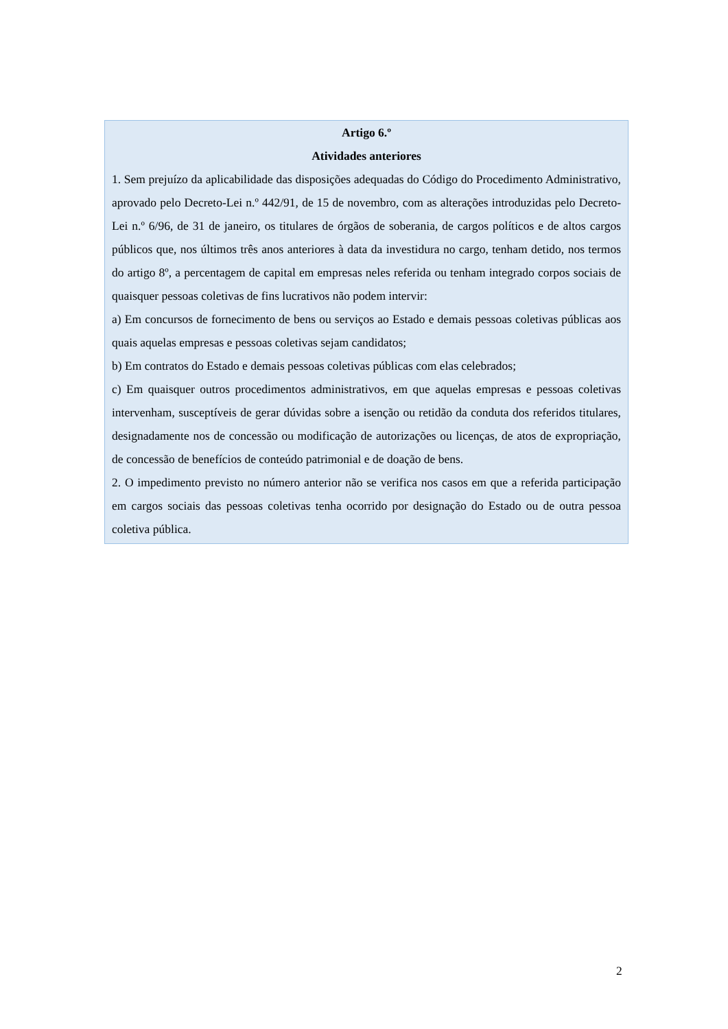Artigo 6.º
Atividades anteriores
1. Sem prejuízo da aplicabilidade das disposições adequadas do Código do Procedimento Administrativo, aprovado pelo Decreto-Lei n.º 442/91, de 15 de novembro, com as alterações introduzidas pelo Decreto-Lei n.º 6/96, de 31 de janeiro, os titulares de órgãos de soberania, de cargos políticos e de altos cargos públicos que, nos últimos três anos anteriores à data da investidura no cargo, tenham detido, nos termos do artigo 8º, a percentagem de capital em empresas neles referida ou tenham integrado corpos sociais de quaisquer pessoas coletivas de fins lucrativos não podem intervir:
a) Em concursos de fornecimento de bens ou serviços ao Estado e demais pessoas coletivas públicas aos quais aquelas empresas e pessoas coletivas sejam candidatos;
b) Em contratos do Estado e demais pessoas coletivas públicas com elas celebrados;
c) Em quaisquer outros procedimentos administrativos, em que aquelas empresas e pessoas coletivas intervenham, susceptíveis de gerar dúvidas sobre a isenção ou retidão da conduta dos referidos titulares, designadamente nos de concessão ou modificação de autorizações ou licenças, de atos de expropriação, de concessão de benefícios de conteúdo patrimonial e de doação de bens.
2. O impedimento previsto no número anterior não se verifica nos casos em que a referida participação em cargos sociais das pessoas coletivas tenha ocorrido por designação do Estado ou de outra pessoa coletiva pública.
2